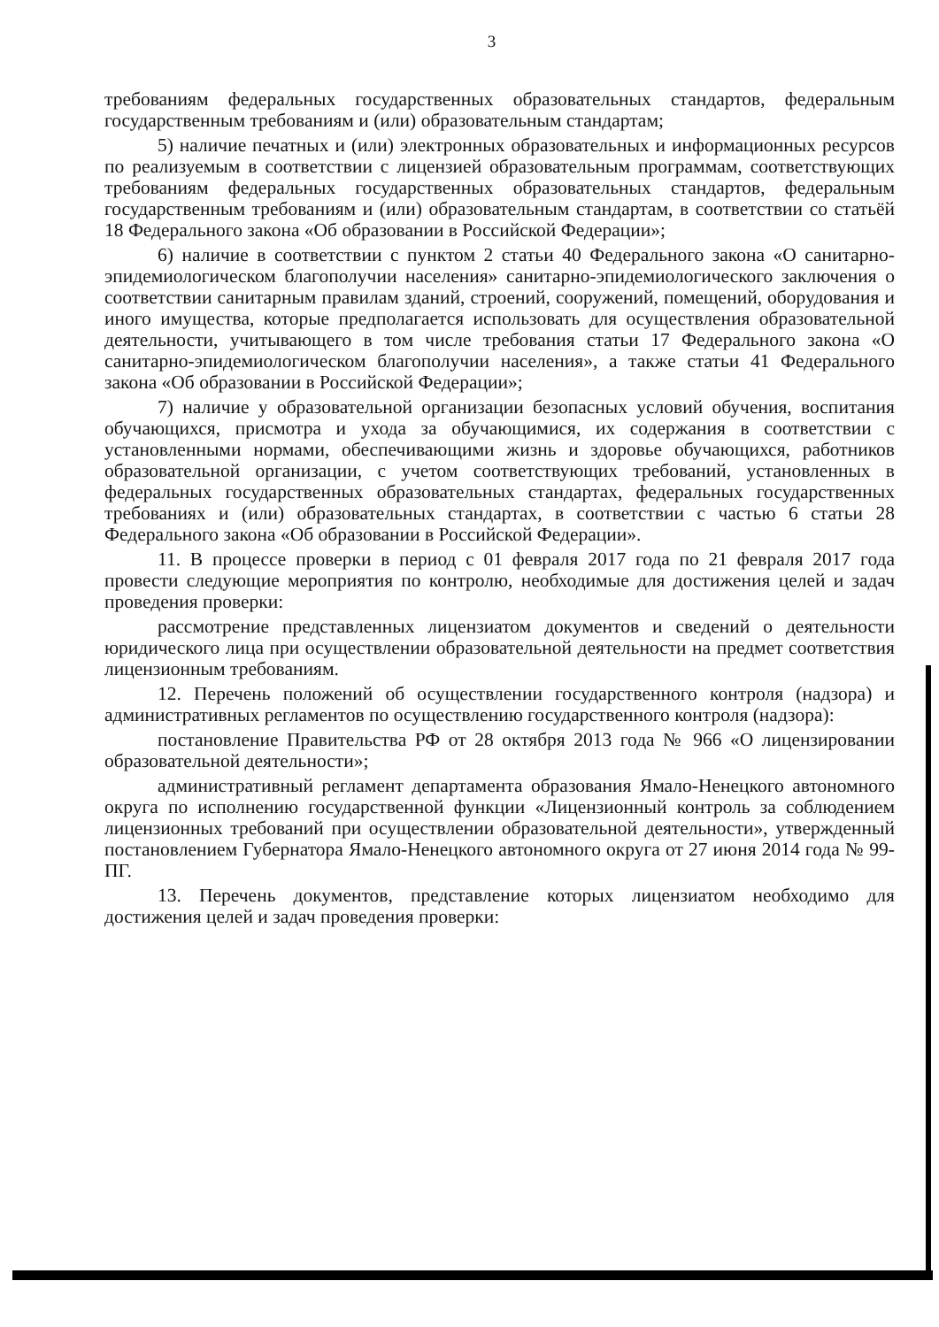3
требованиям федеральных государственных образовательных стандартов, федеральным государственным требованиям и (или) образовательным стандартам;
5) наличие печатных и (или) электронных образовательных и информационных ресурсов по реализуемым в соответствии с лицензией образовательным программам, соответствующих требованиям федеральных государственных образовательных стандартов, федеральным государственным требованиям и (или) образовательным стандартам, в соответствии со статьёй 18 Федерального закона «Об образовании в Российской Федерации»;
6) наличие в соответствии с пунктом 2 статьи 40 Федерального закона «О санитарно-эпидемиологическом благополучии населения» санитарно-эпидемиологического заключения о соответствии санитарным правилам зданий, строений, сооружений, помещений, оборудования и иного имущества, которые предполагается использовать для осуществления образовательной деятельности, учитывающего в том числе требования статьи 17 Федерального закона «О санитарно-эпидемиологическом благополучии населения», а также статьи 41 Федерального закона «Об образовании в Российской Федерации»;
7) наличие у образовательной организации безопасных условий обучения, воспитания обучающихся, присмотра и ухода за обучающимися, их содержания в соответствии с установленными нормами, обеспечивающими жизнь и здоровье обучающихся, работников образовательной организации, с учетом соответствующих требований, установленных в федеральных государственных образовательных стандартах, федеральных государственных требованиях и (или) образовательных стандартах, в соответствии с частью 6 статьи 28 Федерального закона «Об образовании в Российской Федерации».
11. В процессе проверки в период с 01 февраля 2017 года по 21 февраля 2017 года провести следующие мероприятия по контролю, необходимые для достижения целей и задач проведения проверки:
рассмотрение представленных лицензиатом документов и сведений о деятельности юридического лица при осуществлении образовательной деятельности на предмет соответствия лицензионным требованиям.
12. Перечень положений об осуществлении государственного контроля (надзора) и административных регламентов по осуществлению государственного контроля (надзора):
постановление Правительства РФ от 28 октября 2013 года № 966 «О лицензировании образовательной деятельности»;
административный регламент департамента образования Ямало-Ненецкого автономного округа по исполнению государственной функции «Лицензионный контроль за соблюдением лицензионных требований при осуществлении образовательной деятельности», утвержденный постановлением Губернатора Ямало-Ненецкого автономного округа от 27 июня 2014 года № 99-ПГ.
13. Перечень документов, представление которых лицензиатом необходимо для достижения целей и задач проведения проверки: